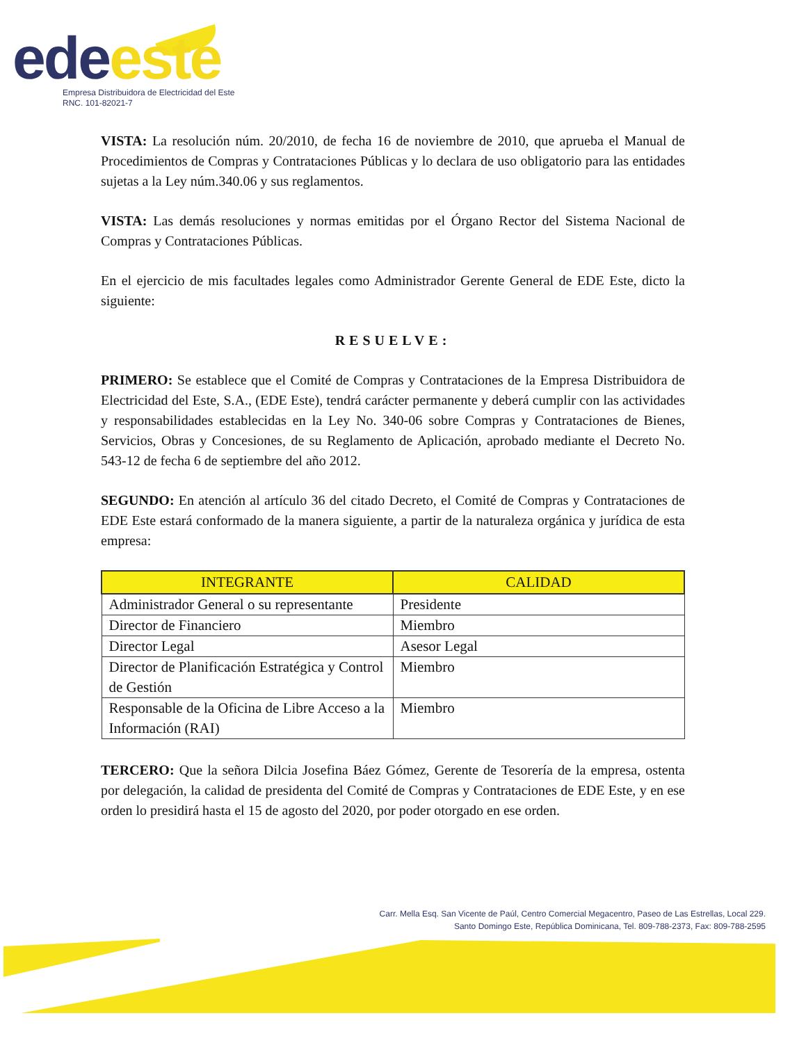ede este
Empresa Distribuidora de Electricidad del Este
RNC. 101-82021-7
VISTA: La resolución núm. 20/2010, de fecha 16 de noviembre de 2010, que aprueba el Manual de Procedimientos de Compras y Contrataciones Públicas y lo declara de uso obligatorio para las entidades sujetas a la Ley núm.340.06 y sus reglamentos.
VISTA: Las demás resoluciones y normas emitidas por el Órgano Rector del Sistema Nacional de Compras y Contrataciones Públicas.
En el ejercicio de mis facultades legales como Administrador Gerente General de EDE Este, dicto la siguiente:
RESUELVE:
PRIMERO: Se establece que el Comité de Compras y Contrataciones de la Empresa Distribuidora de Electricidad del Este, S.A., (EDE Este), tendrá carácter permanente y deberá cumplir con las actividades y responsabilidades establecidas en la Ley No. 340-06 sobre Compras y Contrataciones de Bienes, Servicios, Obras y Concesiones, de su Reglamento de Aplicación, aprobado mediante el Decreto No. 543-12 de fecha 6 de septiembre del año 2012.
SEGUNDO: En atención al artículo 36 del citado Decreto, el Comité de Compras y Contrataciones de EDE Este estará conformado de la manera siguiente, a partir de la naturaleza orgánica y jurídica de esta empresa:
| INTEGRANTE | CALIDAD |
| --- | --- |
| Administrador General o su representante | Presidente |
| Director de Financiero | Miembro |
| Director Legal | Asesor Legal |
| Director de Planificación Estratégica y Control de Gestión | Miembro |
| Responsable de la Oficina de Libre Acceso a la Información (RAI) | Miembro |
TERCERO: Que la señora Dilcia Josefina Báez Gómez, Gerente de Tesorería de la empresa, ostenta por delegación, la calidad de presidenta del Comité de Compras y Contrataciones de EDE Este, y en ese orden lo presidirá hasta el 15 de agosto del 2020, por poder otorgado en ese orden.
Carr. Mella Esq. San Vicente de Paúl, Centro Comercial Megacentro, Paseo de Las Estrellas, Local 229.
Santo Domingo Este, República Dominicana, Tel. 809-788-2373, Fax: 809-788-2595